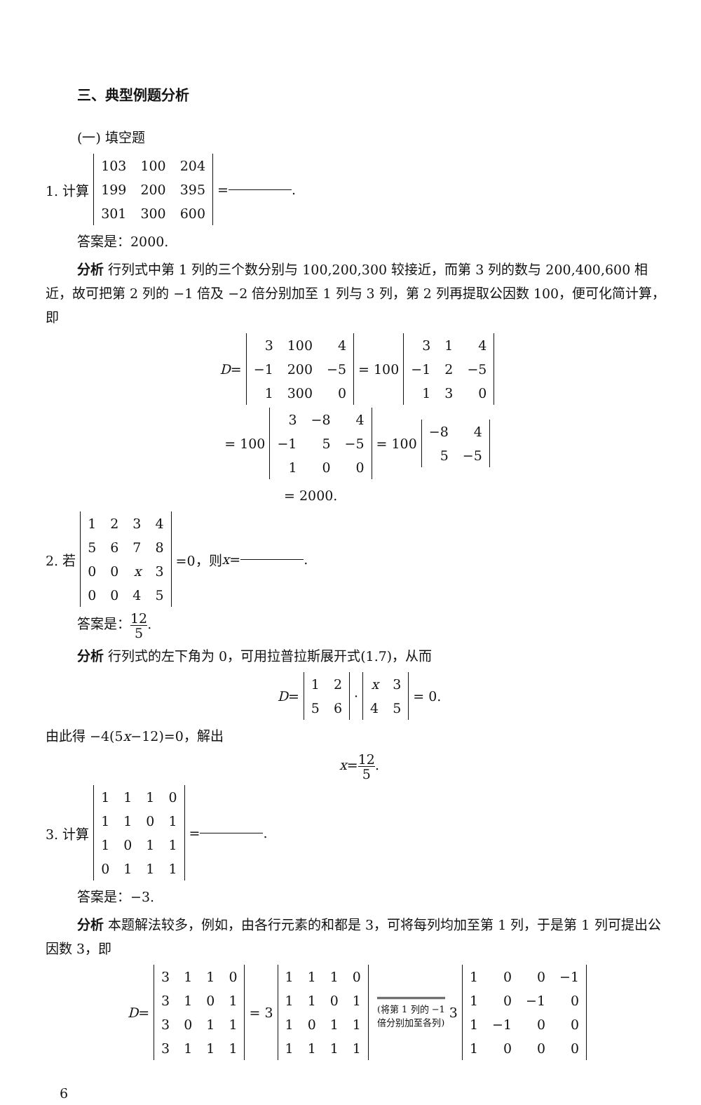三、典型例题分析
(一) 填空题
1. 计算
| 103 | 100 | 204 |
| 199 | 200 | 395 |
| 301 | 300 | 600 |
= .
答案是：2000.
分析 行列式中第 1 列的三个数分别与 100,200,300 较接近，而第 3 列的数与 200,400,600 相近，故可把第 2 列的 −1 倍及 −2 倍分别加至 1 列与 3 列，第 2 列再提取公因数 100，便可化简计算，即
D =
| 3 | 100 | 4 |
| −1 | 200 | −5 |
| 1 | 300 | 0 |
= 100
| 3 | 1 | 4 |
| −1 | 2 | −5 |
| 1 | 3 | 0 |
= 100
| 3 | −8 | 4 |
| −1 | 5 | −5 |
| 1 | 0 | 0 |
= 100
| −8 | 4 |
| 5 | −5 |
= 2000.
2. 若
| 1 | 2 | 3 | 4 |
| 5 | 6 | 7 | 8 |
| 0 | 0 | x | 3 |
| 0 | 0 | 4 | 5 |
=0，则 x = .
答案是：12 5.
分析 行列式的左下角为 0，可用拉普拉斯展开式(1.7)，从而
D =
| 1 | 2 |
| 5 | 6 |
·
| x | 3 |
| 4 | 5 |
= 0.
由此得 −4(5x−12)=0，解出
x=12 5.
3. 计算
| 1 | 1 | 1 | 0 |
| 1 | 1 | 0 | 1 |
| 1 | 0 | 1 | 1 |
| 0 | 1 | 1 | 1 |
= .
答案是：−3.
分析 本题解法较多，例如，由各行元素的和都是 3，可将每列均加至第 1 列，于是第 1 列可提出公因数 3，即
D =
| 3 | 1 | 1 | 0 |
| 3 | 1 | 0 | 1 |
| 3 | 0 | 1 | 1 |
| 3 | 1 | 1 | 1 |
= 3
| 1 | 1 | 1 | 0 |
| 1 | 1 | 0 | 1 |
| 1 | 0 | 1 | 1 |
| 1 | 1 | 1 | 1 |
(将第 1 列的 −1
倍分别加至各列)
3
| 1 | 0 | 0 | −1 |
| 1 | 0 | −1 | 0 |
| 1 | −1 | 0 | 0 |
| 1 | 0 | 0 | 0 |
6